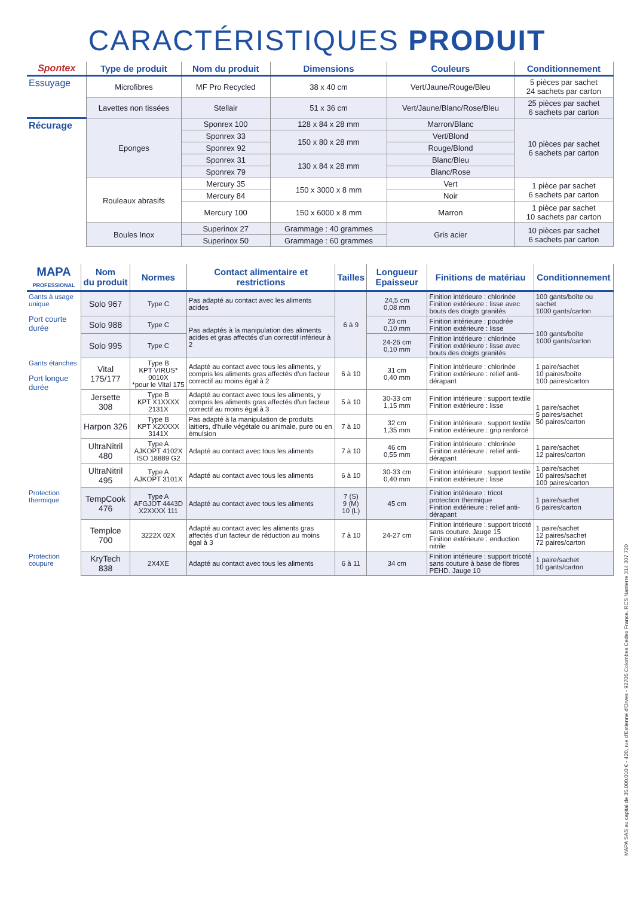CARACTÉRISTIQUES PRODUIT
| Spontex | Type de produit | Nom du produit | Dimensions | Couleurs | Conditionnement |
| --- | --- | --- | --- | --- | --- |
| Essuyage | Microfibres | MF Pro Recycled | 38 x 40 cm | Vert/Jaune/Rouge/Bleu | 5 pièces par sachet 24 sachets par carton |
| | Lavettes non tissées | Stellair | 51 x 36 cm | Vert/Jaune/Blanc/Rose/Bleu | 25 pièces par sachet 6 sachets par carton |
| Récurage | Eponges | Sponrex 100 | 128 x 84 x 28 mm | Marron/Blanc | 10 pièces par sachet 6 sachets par carton |
| | | Sponrex 33 | 150 x 80 x 28 mm | Vert/Blond | |
| | | Sponrex 92 | | Rouge/Blond | |
| | | Sponrex 31 | 130 x 84 x 28 mm | Blanc/Bleu | |
| | | Sponrex 79 | | Blanc/Rose | |
| | Rouleaux abrasifs | Mercury 35 | 150 x 3000 x 8 mm | Vert | 1 pièce par sachet 6 sachets par carton |
| | | Mercury 84 | | Noir | |
| | | Mercury 100 | 150 x 6000 x 8 mm | Marron | 1 pièce par sachet 10 sachets par carton |
| | Boules Inox | Superinox 27 | Grammage : 40 grammes | Gris acier | 10 pièces par sachet 6 sachets par carton |
| | | Superinox 50 | Grammage : 60 grammes | | |
| MAPA PROFESSIONAL | Nom du produit | Normes | Contact alimentaire et restrictions | Tailles | Longueur Epaisseur | Finitions de matériau | Conditionnement |
| --- | --- | --- | --- | --- | --- | --- | --- |
| Gants à usage unique Port courte durée | Solo 967 | Type C | Pas adapté au contact avec les aliments acides | 6 à 9 | 24,5 cm 0,08 mm | Finition intérieure : chlorinée Finition extérieure : lisse avec bouts des doigts granités | 100 gants/boîte ou sachet 1000 gants/carton |
| | Solo 988 | Type C | Pas adaptés à la manipulation des aliments acides et gras affectés d'un correctif inférieur à 2 | | 23 cm 0,10 mm | Finition intérieure : poudrée Finition extérieure : lisse | 100 gants/boîte 1000 gants/carton |
| | Solo 995 | Type C | | | 24-26 cm 0,10 mm | Finition intérieure : chlorinée Finition extérieure : lisse avec bouts des doigts granités | |
| Gants étanches Port longue durée | Vital 175/177 | Type B KPT VIRUS* 0010X *pour le Vital 175 | Adapté au contact avec tous les aliments, y compris les aliments gras affectés d'un facteur correctif au moins égal à 2 | 6 à 10 | 31 cm 0,40 mm | Finition intérieure : chlorinée Finition extérieure : relief anti-dérapant | 1 paire/sachet 10 paires/boîte 100 paires/carton |
| | Jersette 308 | Type B KPT X1XXXX 2131X | Adapté au contact avec tous les aliments, y compris les aliments gras affectés d'un facteur correctif au moins égal à 3 | 5 à 10 | 30-33 cm 1,15 mm | Finition intérieure : support textile Finition extérieure : lisse | 1 paire/sachet 5 paires/sachet 50 paires/carton |
| | Harpon 326 | Type B KPT X2XXXX 3141X | Pas adapté à la manipulation de produits laitiers, d'huile végétale ou animale, pure ou en émulsion | 7 à 10 | 32 cm 1,35 mm | Finition intérieure : support textile Finition extérieure : grip renforcé | |
| | UltraNitril 480 | Type A AJKOPT 4102X ISO 18889 G2 | Adapté au contact avec tous les aliments | 7 à 10 | 46 cm 0,55 mm | Finition intérieure : chlorinée Finition extérieure : relief anti-dérapant | 1 paire/sachet 12 paires/carton |
| | UltraNitril 495 | Type A AJKOPT 3101X | Adapté au contact avec tous les aliments | 6 à 10 | 30-33 cm 0,40 mm | Finition intérieure : support textile Finition extérieure : lisse | 1 paire/sachet 10 paires/sachet 100 paires/carton |
| Protection thermique | TempCook 476 | Type A AFGJOT 4443D X2XXXX 111 | Adapté au contact avec tous les aliments | 7 (S) 9 (M) 10 (L) | 45 cm | Finition intérieure : tricot protection thermique Finition extérieure : relief anti-dérapant | 1 paire/sachet 6 paires/carton |
| | Templce 700 | 3222X 02X | Adapté au contact avec les aliments gras affectés d'un facteur de réduction au moins égal à 3 | 7 à 10 | 24-27 cm | Finition intérieure : support tricoté sans couture. Jauge 15 Finition extérieure : enduction nitrile | 1 paire/sachet 12 paires/sachet 72 paires/carton |
| Protection coupure | KryTech 838 | 2X4XE | Adapté au contact avec tous les aliments | 6 à 11 | 34 cm | Finition intérieure : support tricoté sans couture à base de fibres PEHD. Jauge 10 | 1 paire/sachet 10 gants/carton |
MAPA SAS au capital de 35.000.010 € - 420, rue d'Estienne d'Orves - 92705 Colombes Cedex France. RCS Nanterre 314 307 720